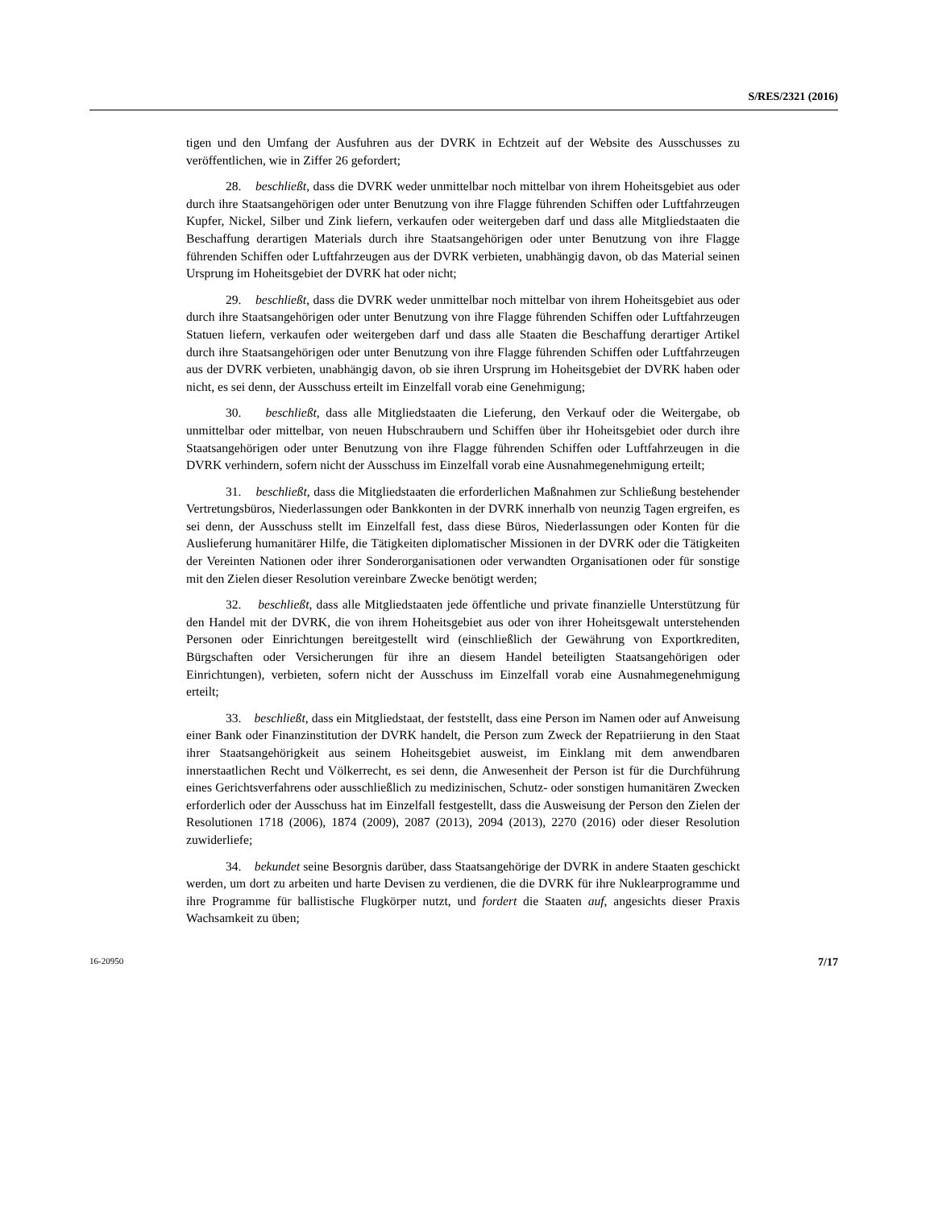S/RES/2321 (2016)
tigen und den Umfang der Ausfuhren aus der DVRK in Echtzeit auf der Website des Ausschusses zu veröffentlichen, wie in Ziffer 26 gefordert;
28. beschließt, dass die DVRK weder unmittelbar noch mittelbar von ihrem Hoheitsgebiet aus oder durch ihre Staatsangehörigen oder unter Benutzung von ihre Flagge führenden Schiffen oder Luftfahrzeugen Kupfer, Nickel, Silber und Zink liefern, verkaufen oder weitergeben darf und dass alle Mitgliedstaaten die Beschaffung derartigen Materials durch ihre Staatsangehörigen oder unter Benutzung von ihre Flagge führenden Schiffen oder Luftfahrzeugen aus der DVRK verbieten, unabhängig davon, ob das Material seinen Ursprung im Hoheitsgebiet der DVRK hat oder nicht;
29. beschließt, dass die DVRK weder unmittelbar noch mittelbar von ihrem Hoheitsgebiet aus oder durch ihre Staatsangehörigen oder unter Benutzung von ihre Flagge führenden Schiffen oder Luftfahrzeugen Statuen liefern, verkaufen oder weitergeben darf und dass alle Staaten die Beschaffung derartiger Artikel durch ihre Staatsangehörigen oder unter Benutzung von ihre Flagge führenden Schiffen oder Luftfahrzeugen aus der DVRK verbieten, unabhängig davon, ob sie ihren Ursprung im Hoheitsgebiet der DVRK haben oder nicht, es sei denn, der Ausschuss erteilt im Einzelfall vorab eine Genehmigung;
30. beschließt, dass alle Mitgliedstaaten die Lieferung, den Verkauf oder die Weitergabe, ob unmittelbar oder mittelbar, von neuen Hubschraubern und Schiffen über ihr Hoheitsgebiet oder durch ihre Staatsangehörigen oder unter Benutzung von ihre Flagge führenden Schiffen oder Luftfahrzeugen in die DVRK verhindern, sofern nicht der Ausschuss im Einzelfall vorab eine Ausnahmegenehmigung erteilt;
31. beschließt, dass die Mitgliedstaaten die erforderlichen Maßnahmen zur Schließung bestehender Vertretungsbüros, Niederlassungen oder Bankkonten in der DVRK innerhalb von neunzig Tagen ergreifen, es sei denn, der Ausschuss stellt im Einzelfall fest, dass diese Büros, Niederlassungen oder Konten für die Auslieferung humanitärer Hilfe, die Tätigkeiten diplomatischer Missionen in der DVRK oder die Tätigkeiten der Vereinten Nationen oder ihrer Sonderorganisationen oder verwandten Organisationen oder für sonstige mit den Zielen dieser Resolution vereinbare Zwecke benötigt werden;
32. beschließt, dass alle Mitgliedstaaten jede öffentliche und private finanzielle Unterstützung für den Handel mit der DVRK, die von ihrem Hoheitsgebiet aus oder von ihrer Hoheitsgewalt unterstehenden Personen oder Einrichtungen bereitgestellt wird (einschließlich der Gewährung von Exportkrediten, Bürgschaften oder Versicherungen für ihre an diesem Handel beteiligten Staatsangehörigen oder Einrichtungen), verbieten, sofern nicht der Ausschuss im Einzelfall vorab eine Ausnahmegenehmigung erteilt;
33. beschließt, dass ein Mitgliedstaat, der feststellt, dass eine Person im Namen oder auf Anweisung einer Bank oder Finanzinstitution der DVRK handelt, die Person zum Zweck der Repatriierung in den Staat ihrer Staatsangehörigkeit aus seinem Hoheitsgebiet ausweist, im Einklang mit dem anwendbaren innerstaatlichen Recht und Völkerrecht, es sei denn, die Anwesenheit der Person ist für die Durchführung eines Gerichtsverfahrens oder ausschließlich zu medizinischen, Schutz- oder sonstigen humanitären Zwecken erforderlich oder der Ausschuss hat im Einzelfall festgestellt, dass die Ausweisung der Person den Zielen der Resolutionen 1718 (2006), 1874 (2009), 2087 (2013), 2094 (2013), 2270 (2016) oder dieser Resolution zuwiderliefe;
34. bekundet seine Besorgnis darüber, dass Staatsangehörige der DVRK in andere Staaten geschickt werden, um dort zu arbeiten und harte Devisen zu verdienen, die die DVRK für ihre Nuklearprogramme und ihre Programme für ballistische Flugkörper nutzt, und fordert die Staaten auf, angesichts dieser Praxis Wachsamkeit zu üben;
16-20950 7/17